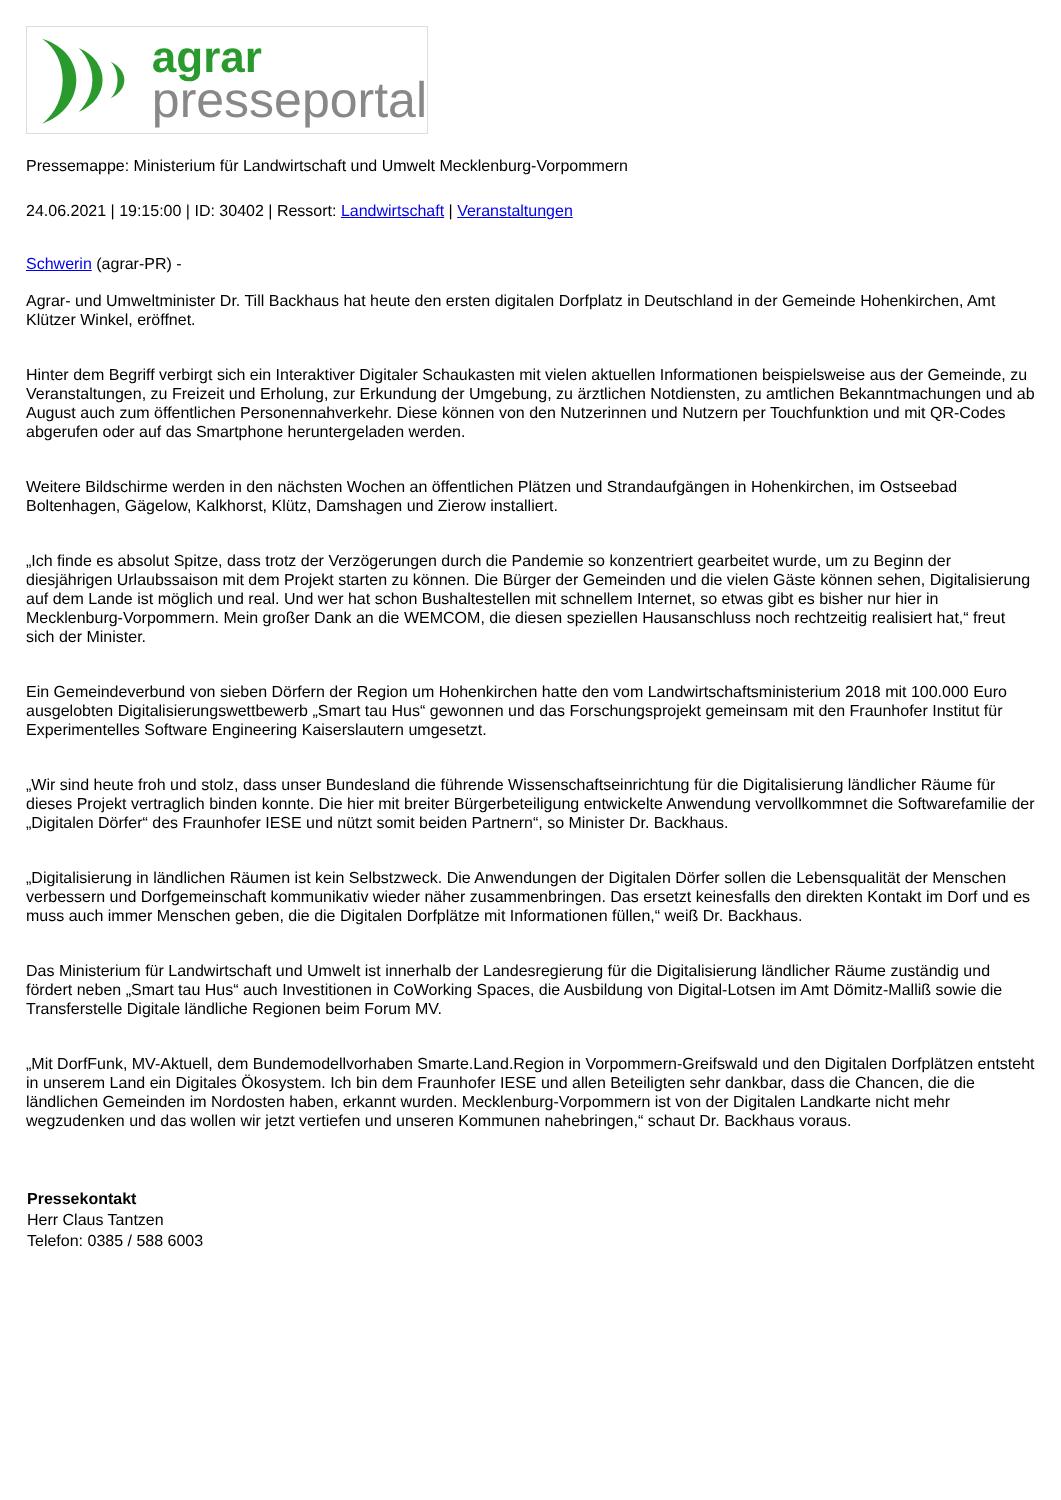agrar
presseportal
Pressemappe: Ministerium für Landwirtschaft und Umwelt Mecklenburg-Vorpommern
24.06.2021 | 19:15:00 | ID: 30402 | Ressort: Landwirtschaft | Veranstaltungen
Schwerin (agrar-PR) -
Agrar- und Umweltminister Dr. Till Backhaus hat heute den ersten digitalen Dorfplatz in Deutschland in der Gemeinde Hohenkirchen, Amt Klützer Winkel, eröffnet.
Hinter dem Begriff verbirgt sich ein Interaktiver Digitaler Schaukasten mit vielen aktuellen Informationen beispielsweise aus der Gemeinde, zu Veranstaltungen, zu Freizeit und Erholung, zur Erkundung der Umgebung, zu ärztlichen Notdiensten, zu amtlichen Bekanntmachungen und ab August auch zum öffentlichen Personennahverkehr. Diese können von den Nutzerinnen und Nutzern per Touchfunktion und mit QR-Codes abgerufen oder auf das Smartphone heruntergeladen werden.
Weitere Bildschirme werden in den nächsten Wochen an öffentlichen Plätzen und Strandaufgängen in Hohenkirchen, im Ostseebad Boltenhagen, Gägelow, Kalkhorst, Klütz, Damshagen und Zierow installiert.
„Ich finde es absolut Spitze, dass trotz der Verzögerungen durch die Pandemie so konzentriert gearbeitet wurde, um zu Beginn der diesjährigen Urlaubssaison mit dem Projekt starten zu können. Die Bürger der Gemeinden und die vielen Gäste können sehen, Digitalisierung auf dem Lande ist möglich und real. Und wer hat schon Bushaltestellen mit schnellem Internet, so etwas gibt es bisher nur hier in Mecklenburg-Vorpommern. Mein großer Dank an die WEMCOM, die diesen speziellen Hausanschluss noch rechtzeitig realisiert hat,“ freut sich der Minister.
Ein Gemeindeverbund von sieben Dörfern der Region um Hohenkirchen hatte den vom Landwirtschaftsministerium 2018 mit 100.000 Euro ausgelobten Digitalisierungswettbewerb „Smart tau Hus“ gewonnen und das Forschungsprojekt gemeinsam mit den Fraunhofer Institut für Experimentelles Software Engineering Kaiserslautern umgesetzt.
„Wir sind heute froh und stolz, dass unser Bundesland die führende Wissenschaftseinrichtung für die Digitalisierung ländlicher Räume für dieses Projekt vertraglich binden konnte. Die hier mit breiter Bürgerbeteiligung entwickelte Anwendung vervollkommnet die Softwarefamilie der „Digitalen Dörfer“ des Fraunhofer IESE und nützt somit beiden Partnern“, so Minister Dr. Backhaus.
„Digitalisierung in ländlichen Räumen ist kein Selbstzweck. Die Anwendungen der Digitalen Dörfer sollen die Lebensqualität der Menschen verbessern und Dorfgemeinschaft kommunikativ wieder näher zusammenbringen. Das ersetzt keinesfalls den direkten Kontakt im Dorf und es muss auch immer Menschen geben, die die Digitalen Dorfplätze mit Informationen füllen,“ weiß Dr. Backhaus.
Das Ministerium für Landwirtschaft und Umwelt ist innerhalb der Landesregierung für die Digitalisierung ländlicher Räume zuständig und fördert neben „Smart tau Hus“ auch Investitionen in CoWorking Spaces, die Ausbildung von Digital-Lotsen im Amt Dömitz-Malliß sowie die Transferstelle Digitale ländliche Regionen beim Forum MV.
„Mit DorfFunk, MV-Aktuell, dem Bundemodellvorhaben Smarte.Land.Region in Vorpommern-Greifswald und den Digitalen Dorfplätzen entsteht in unserem Land ein Digitales Ökosystem. Ich bin dem Fraunhofer IESE und allen Beteiligten sehr dankbar, dass die Chancen, die die ländlichen Gemeinden im Nordosten haben, erkannt wurden. Mecklenburg-Vorpommern ist von der Digitalen Landkarte nicht mehr wegzudenken und das wollen wir jetzt vertiefen und unseren Kommunen nahebringen,“ schaut Dr. Backhaus voraus.
Pressekontakt
Herr Claus Tantzen
Telefon: 0385 / 588 6003